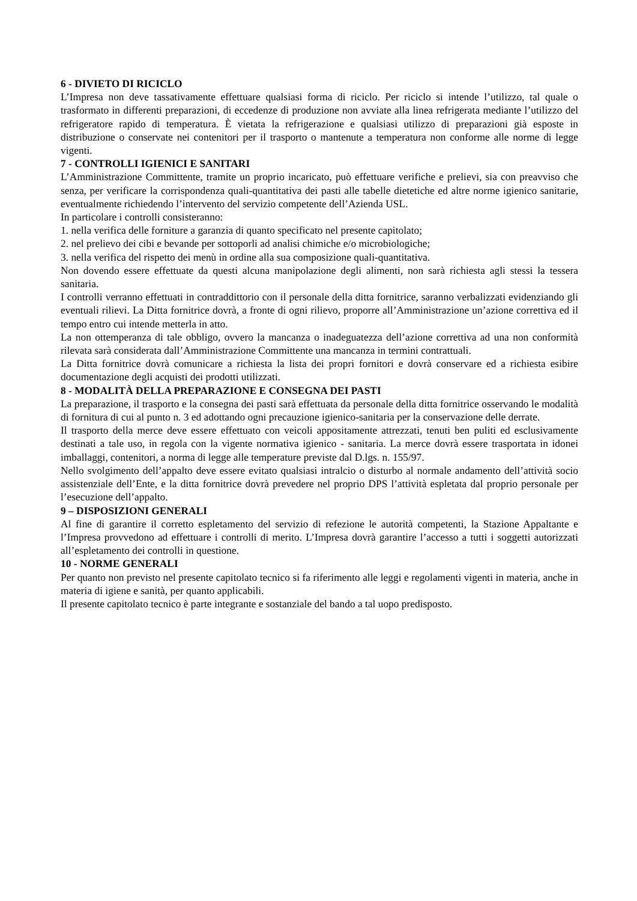6 - DIVIETO DI RICICLO
L’Impresa non deve tassativamente effettuare qualsiasi forma di riciclo. Per riciclo si intende l’utilizzo, tal quale o trasformato in differenti preparazioni, di eccedenze di produzione non avviate alla linea refrigerata mediante l’utilizzo del refrigeratore rapido di temperatura. È vietata la refrigerazione e qualsiasi utilizzo di preparazioni già esposte in distribuzione o conservate nei contenitori per il trasporto o mantenute a temperatura non conforme alle norme di legge vigenti.
7 - CONTROLLI IGIENICI E SANITARI
L’Amministrazione Committente, tramite un proprio incaricato, può effettuare verifiche e prelievi, sia con preavviso che senza, per verificare la corrispondenza quali-quantitativa dei pasti alle tabelle dietetiche ed altre norme igienico sanitarie, eventualmente richiedendo l’intervento del servizio competente dell’Azienda USL.
In particolare i controlli consisteranno:
1. nella verifica delle forniture a garanzia di quanto specificato nel presente capitolato;
2. nel prelievo dei cibi e bevande per sottoporli ad analisi chimiche e/o microbiologiche;
3. nella verifica del rispetto dei menù in ordine alla sua composizione quali-quantitativa.
Non dovendo essere effettuate da questi alcuna manipolazione degli alimenti, non sarà richiesta agli stessi la tessera sanitaria.
I controlli verranno effettuati in contraddittorio con il personale della ditta fornitrice, saranno verbalizzati evidenziando gli eventuali rilievi. La Ditta fornitrice dovrà, a fronte di ogni rilievo, proporre all’Amministrazione un’azione correttiva ed il tempo entro cui intende metterla in atto.
La non ottemperanza di tale obbligo, ovvero la mancanza o inadeguatezza dell’azione correttiva ad una non conformità rilevata sarà considerata dall’Amministrazione Committente una mancanza in termini contrattuali.
La Ditta fornitrice dovrà comunicare a richiesta la lista dei propri fornitori e dovrà conservare ed a richiesta esibire documentazione degli acquisti dei prodotti utilizzati.
8 - MODALITÀ DELLA PREPARAZIONE E CONSEGNA DEI PASTI
La preparazione, il trasporto e la consegna dei pasti sarà effettuata da personale della ditta fornitrice osservando le modalità di fornitura di cui al punto n. 3 ed adottando ogni precauzione igienico-sanitaria per la conservazione delle derrate.
Il trasporto della merce deve essere effettuato con veicoli appositamente attrezzati, tenuti ben puliti ed esclusivamente destinati a tale uso, in regola con la vigente normativa igienico - sanitaria. La merce dovrà essere trasportata in idonei imballaggi, contenitori, a norma di legge alle temperature previste dal D.lgs. n. 155/97.
Nello svolgimento dell’appalto deve essere evitato qualsiasi intralcio o disturbo al normale andamento dell’attività socio assistenziale dell’Ente, e la ditta fornitrice dovrà prevedere nel proprio DPS l’attività espletata dal proprio personale per l’esecuzione dell’appalto.
9 – DISPOSIZIONI GENERALI
Al fine di garantire il corretto espletamento del servizio di refezione le autorità competenti, la Stazione Appaltante e l’Impresa provvedono ad effettuare i controlli di merito. L’Impresa dovrà garantire l’accesso a tutti i soggetti autorizzati all’espletamento dei controlli in questione.
10 - NORME GENERALI
Per quanto non previsto nel presente capitolato tecnico si fa riferimento alle leggi e regolamenti vigenti in materia, anche in materia di igiene e sanità, per quanto applicabili.
Il presente capitolato tecnico è parte integrante e sostanziale del bando a tal uopo predisposto.